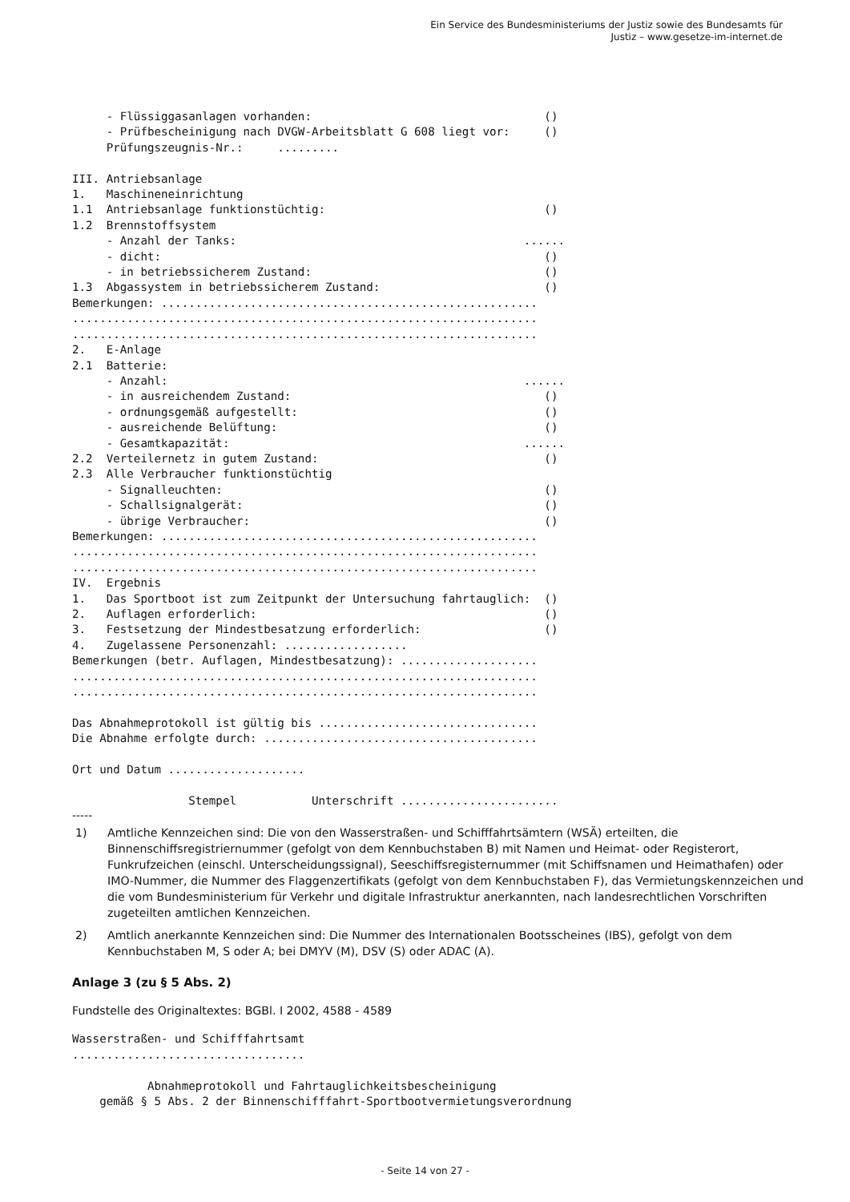Ein Service des Bundesministeriums der Justiz sowie des Bundesamts für
Justiz – www.gesetze-im-internet.de
     - Flüssiggasanlagen vorhanden:                                  ()
     - Prüfbescheinigung nach DVGW-Arbeitsblatt G 608 liegt vor:     ()
     Prüfungszeugnis-Nr.:     .........

III. Antriebsanlage
1.   Maschineneinrichtung
1.1  Antriebsanlage funktionstüchtig:                                ()
1.2  Brennstoffsystem
     - Anzahl der Tanks:                                          ......
     - dicht:                                                        ()
     - in betriebssicherem Zustand:                                  ()
1.3  Abgassystem in betriebssicherem Zustand:                        ()
Bemerkungen: .......................................................
....................................................................
....................................................................
2.   E-Anlage
2.1  Batterie:
     - Anzahl:                                                    ......
     - in ausreichendem Zustand:                                     ()
     - ordnungsgemäß aufgestellt:                                    ()
     - ausreichende Belüftung:                                       ()
     - Gesamtkapazität:                                           ......
2.2  Verteilernetz in gutem Zustand:                                 ()
2.3  Alle Verbraucher funktionstüchtig
     - Signalleuchten:                                               ()
     - Schallsignalgerät:                                            ()
     - übrige Verbraucher:                                           ()
Bemerkungen: .......................................................
....................................................................
....................................................................
IV.  Ergebnis
1.   Das Sportboot ist zum Zeitpunkt der Untersuchung fahrtauglich:  ()
2.   Auflagen erforderlich:                                          ()
3.   Festsetzung der Mindestbesatzung erforderlich:                  ()
4.   Zugelassene Personenzahl: ..................
Bemerkungen (betr. Auflagen, Mindestbesatzung): ....................
....................................................................
....................................................................

Das Abnahmeprotokoll ist gültig bis ................................
Die Abnahme erfolgte durch: ........................................

Ort und Datum ....................

                 Stempel           Unterschrift .......................
-----
1) Amtliche Kennzeichen sind: Die von den Wasserstraßen- und Schifffahrtsämtern (WSÄ) erteilten, die Binnenschiffsregistriernummer (gefolgt von dem Kennbuchstaben B) mit Namen und Heimat- oder Registerort, Funkrufzeichen (einschl. Unterscheidungssignal), Seeschiffsregisternummer (mit Schiffsnamen und Heimathafen) oder IMO-Nummer, die Nummer des Flaggenzertifikats (gefolgt von dem Kennbuchstaben F), das Vermietungskennzeichen und die vom Bundesministerium für Verkehr und digitale Infrastruktur anerkannten, nach landesrechtlichen Vorschriften zugeteilten amtlichen Kennzeichen.
2) Amtlich anerkannte Kennzeichen sind: Die Nummer des Internationalen Bootsscheines (IBS), gefolgt von dem Kennbuchstaben M, S oder A; bei DMYV (M), DSV (S) oder ADAC (A).
Anlage 3 (zu § 5 Abs. 2)
Fundstelle des Originaltextes: BGBl. I 2002, 4588 - 4589
Wasserstraßen- und Schifffahrtsamt
..................................

           Abnahmeprotokoll und Fahrtauglichkeitsbescheinigung
    gemäß § 5 Abs. 2 der Binnenschifffahrt-Sportbootvermietungsverordnung
- Seite 14 von 27 -